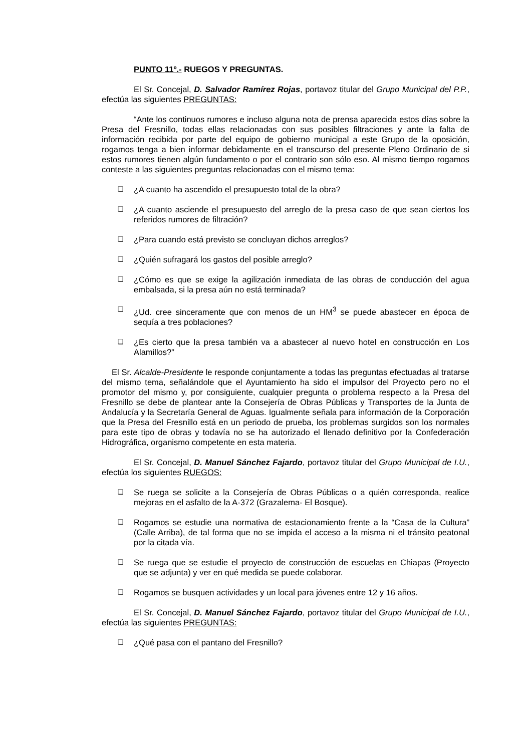PUNTO 11º.- RUEGOS Y PREGUNTAS.
El Sr. Concejal, D. Salvador Ramírez Rojas, portavoz titular del Grupo Municipal del P.P., efectúa las siguientes PREGUNTAS:
“Ante los continuos rumores e incluso alguna nota de prensa aparecida estos días sobre la Presa del Fresnillo, todas ellas relacionadas con sus posibles filtraciones y ante la falta de información recibida por parte del equipo de gobierno municipal a este Grupo de la oposición, rogamos tenga a bien informar debidamente en el transcurso del presente Pleno Ordinario de si estos rumores tienen algún fundamento o por el contrario son sólo eso. Al mismo tiempo rogamos conteste a las siguientes preguntas relacionadas con el mismo tema:
❑ ¿A cuanto ha ascendido el presupuesto total de la obra?
❑ ¿A cuanto asciende el presupuesto del arreglo de la presa caso de que sean ciertos los referidos rumores de filtración?
❑ ¿Para cuando está previsto se concluyan dichos arreglos?
❑ ¿Quién sufragará los gastos del posible arreglo?
❑ ¿Cómo es que se exige la agilización inmediata de las obras de conducción del agua embalsada, si la presa aún no está terminada?
❑ ¿Ud. cree sinceramente que con menos de un HM<sup>3</sup> se puede abastecer en época de sequía a tres poblaciones?
❑ ¿Es cierto que la presa también va a abastecer al nuevo hotel en construcción en Los Alamillos?”
El Sr. Alcalde-Presidente le responde conjuntamente a todas las preguntas efectuadas al tratarse del mismo tema, señalándole que el Ayuntamiento ha sido el impulsor del Proyecto pero no el promotor del mismo y, por consiguiente, cualquier pregunta o problema respecto a la Presa del Fresnillo se debe de plantear ante la Consejería de Obras Públicas y Transportes de la Junta de Andalucía y la Secretaría General de Aguas. Igualmente señala para información de la Corporación que la Presa del Fresnillo está en un periodo de prueba, los problemas surgidos son los normales para este tipo de obras y todavía no se ha autorizado el llenado definitivo por la Confederación Hidrográfica, organismo competente en esta materia.
El Sr. Concejal, D. Manuel Sánchez Fajardo, portavoz titular del Grupo Municipal de I.U., efectúa los siguientes RUEGOS:
❑ Se ruega se solicite a la Consejería de Obras Públicas o a quién corresponda, realice mejoras en el asfalto de la A-372 (Grazalema- El Bosque).
❑ Rogamos se estudie una normativa de estacionamiento frente a la “Casa de la Cultura” (Calle Arriba), de tal forma que no se impida el acceso a la misma ni el tránsito peatonal por la citada vía.
❑ Se ruega que se estudie el proyecto de construcción de escuelas en Chiapas (Proyecto que se adjunta) y ver en qué medida se puede colaborar.
❑ Rogamos se busquen actividades y un local para jóvenes entre 12 y 16 años.
El Sr. Concejal, D. Manuel Sánchez Fajardo, portavoz titular del Grupo Municipal de I.U., efectúa las siguientes PREGUNTAS:
❑ ¿Qué pasa con el pantano del Fresnillo?